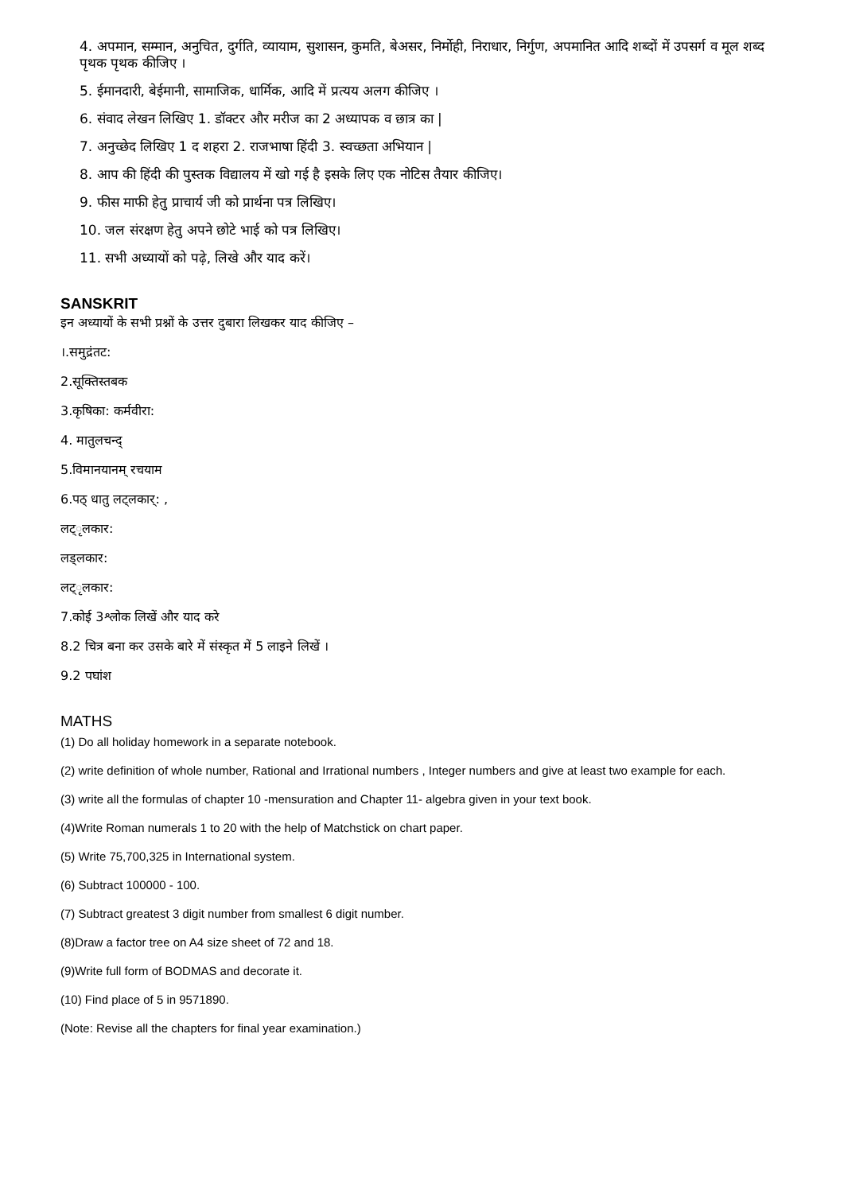4. अपमान, सम्मान, अनुचित, दुर्गति, व्यायाम, सुशासन, कुमति, बेअसर, निर्मोही, निराधार, निर्गुण, अपमानित आदि शब्दों में उपसर्ग व मूल शब्द पृथक पृथक कीजिए ।
5. ईमानदारी, बेईमानी, सामाजिक, धार्मिक, आदि में प्रत्यय अलग कीजिए ।
6. संवाद लेखन लिखिए 1. डॉक्टर और मरीज का 2 अध्यापक व छात्र का |
7. अनुच्छेद लिखिए 1 द शहरा 2. राजभाषा हिंदी 3. स्वच्छता अभियान |
8. आप की हिंदी की पुस्तक विद्यालय में खो गई है इसके लिए एक नोटिस तैयार कीजिए।
9. फीस माफी हेतु प्राचार्य जी को प्रार्थना पत्र लिखिए।
10. जल संरक्षण हेतु अपने छोटे भाई को पत्र लिखिए।
11. सभी अध्यायों को पढ़े, लिखे और याद करें।
SANSKRIT
इन अध्यायों के सभी प्रश्नों के उत्तर दुबारा लिखकर याद कीजिए –
।.समुद्रंतट:
2.सूक्तिस्तबक
3.कृषिका: कर्मवीरा:
4. मातुलचन्द्
5.विमानयानम् रचयाम
6.पठ् धातु लट्लकार्: ,
लट्ृलकार:
लड्लकार:
लट्ृलकार:
7.कोई 3श्लोक लिखें और याद करे
8.2 चित्र बना कर उसके बारे में संस्कृत में 5 लाइने लिखें ।
9.2 पघांश
MATHS
(1) Do all holiday homework in a separate notebook.
(2) write definition of whole number, Rational and Irrational numbers , Integer numbers and give at least two example for each.
(3) write all the formulas of chapter 10 -mensuration and Chapter 11- algebra given in your text book.
(4)Write Roman numerals 1 to 20 with the help of Matchstick on chart paper.
(5) Write 75,700,325 in International system.
(6) Subtract 100000 - 100.
(7) Subtract greatest 3 digit number from smallest 6 digit number.
(8)Draw a factor tree on A4 size sheet of 72 and 18.
(9)Write full form of BODMAS and decorate it.
(10) Find place of 5 in 9571890.
(Note: Revise all the chapters for final year examination.)